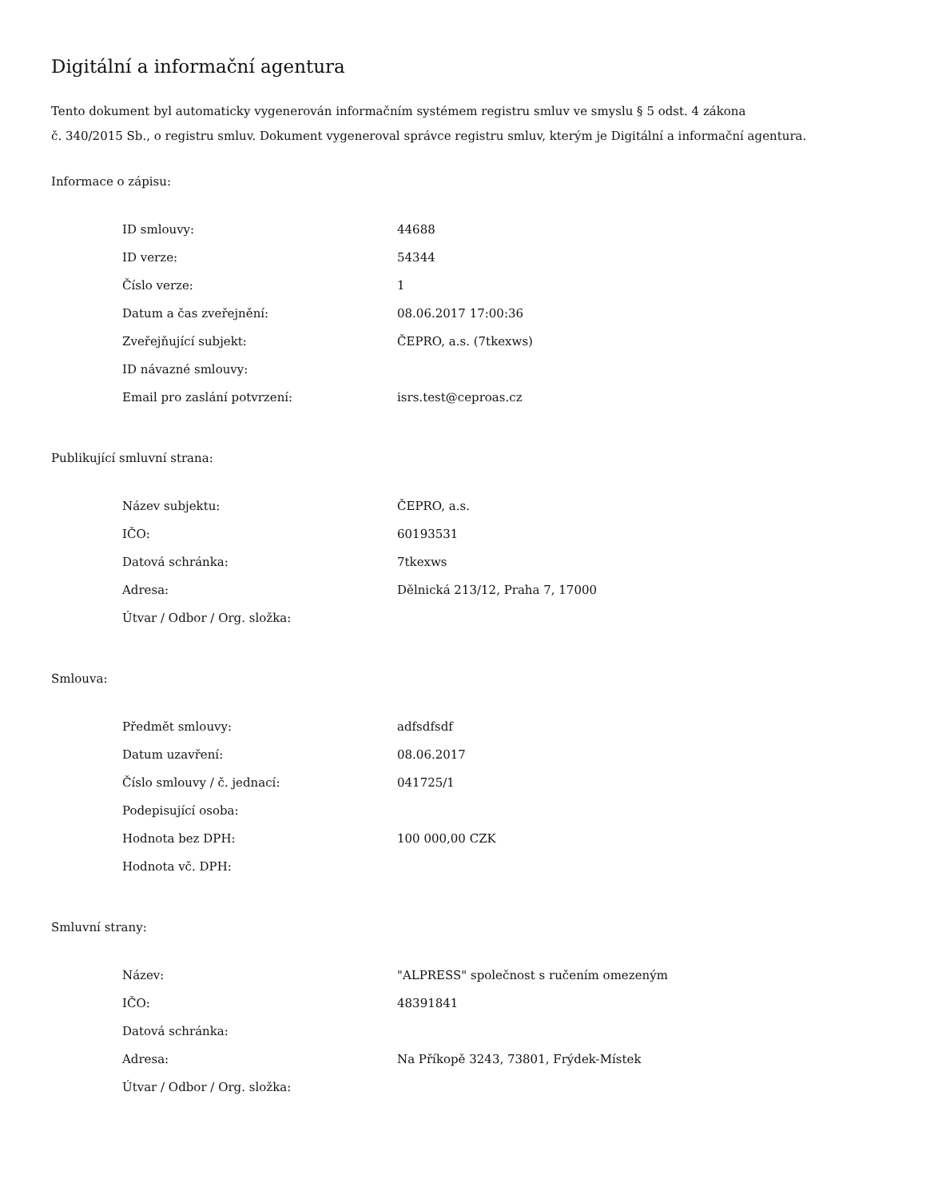Digitální a informační agentura
Tento dokument byl automaticky vygenerován informačním systémem registru smluv ve smyslu § 5 odst. 4 zákona
č. 340/2015 Sb., o registru smluv. Dokument vygeneroval správce registru smluv, kterým je Digitální a informační agentura.
Informace o zápisu:
| ID smlouvy: | 44688 |
| ID verze: | 54344 |
| Číslo verze: | 1 |
| Datum a čas zveřejnění: | 08.06.2017 17:00:36 |
| Zveřejňující subjekt: | ČEPRO, a.s. (7tkexws) |
| ID návazné smlouvy: | |
| Email pro zaslání potvrzení: | isrs.test@ceproas.cz |
Publikující smluvní strana:
| Název subjektu: | ČEPRO, a.s. |
| IČO: | 60193531 |
| Datová schránka: | 7tkexws |
| Adresa: | Dělnická 213/12, Praha 7, 17000 |
| Útvar / Odbor / Org. složka: | |
Smlouva:
| Předmět smlouvy: | adfsdfsdf |
| Datum uzavření: | 08.06.2017 |
| Číslo smlouvy / č. jednací: | 041725/1 |
| Podepisující osoba: | |
| Hodnota bez DPH: | 100 000,00 CZK |
| Hodnota vč. DPH: | |
Smluvní strany:
| Název: | "ALPRESS" společnost s ručením omezeným |
| IČO: | 48391841 |
| Datová schránka: | |
| Adresa: | Na Příkopě 3243, 73801, Frýdek-Místek |
| Útvar / Odbor / Org. složka: | |